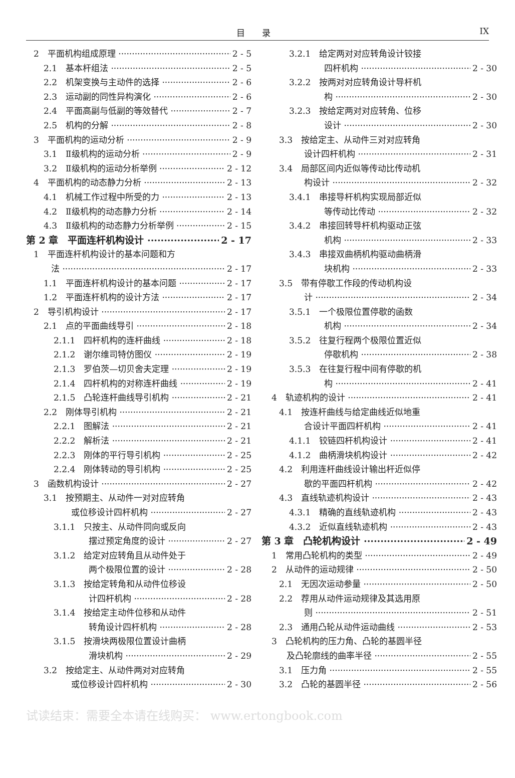目　　录 IX
2　平面机构组成原理 2 - 5
2.1　基本杆组法 2 - 5
2.2　机架变换与主动件的选择 2 - 6
2.3　运动副的同性异构演化 2 - 6
2.4　平面高副与低副的等效替代 2 - 7
2.5　机构的分解 2 - 8
3　平面机构的运动分析 2 - 9
3.1　Ⅱ级机构的运动分析 2 - 9
3.2　Ⅱ级机构的运动分析举例 2 - 12
4　平面机构的动态静力分析 2 - 13
4.1　机械工作过程中所受的力 2 - 13
4.2　Ⅱ级机构的动态静力分析 2 - 14
4.3　Ⅱ级机构的动态静力分析举例 2 - 15
第 2 章　平面连杆机构设计 2 - 17
1　平面连杆机构设计的基本问题和方
法 2 - 17
1.1　平面连杆机构设计的基本问题 2 - 17
1.2　平面连杆机构的设计方法 2 - 17
2　导引机构设计 2 - 17
2.1　点的平面曲线导引 2 - 18
2.1.1　四杆机构的连杆曲线 2 - 18
2.1.2　谢尔维司特仿图仪 2 - 19
2.1.3　罗伯茨—切贝舍夫定理 2 - 19
2.1.4　四杆机构的对称连杆曲线 2 - 19
2.1.5　凸轮连杆曲线导引机构 2 - 21
2.2　刚体导引机构 2 - 21
2.2.1　图解法 2 - 21
2.2.2　解析法 2 - 21
2.2.3　刚体的平行导引机构 2 - 25
2.2.4　刚体转动的导引机构 2 - 25
3　函数机构设计 2 - 27
3.1　按预期主、从动件一对对应转角
或位移设计四杆机构 2 - 27
3.1.1　只按主、从动件同向或反向
摆过预定角度的设计 2 - 27
3.1.2　给定对应转角且从动件处于
两个极限位置的设计 2 - 28
3.1.3　按给定转角和从动件位移设
计四杆机构 2 - 28
3.1.4　按给定主动件位移和从动件
转角设计四杆机构 2 - 28
3.1.5　按滑块两极限位置设计曲柄
滑块机构 2 - 29
3.2　按给定主、从动件两对对应转角
或位移设计四杆机构 2 - 30
3.2.1　给定两对对应转角设计铰接
四杆机构 2 - 30
3.2.2　按两对对应转角设计导杆机
构 2 - 30
3.2.3　按给定两对对应转角、位移
设计 2 - 30
3.3　按给定主、从动件三对对应转角
设计四杆机构 2 - 31
3.4　局部区间内近似等传动比传动机
构设计 2 - 32
3.4.1　串接导杆机构实现局部近似
等传动比传动 2 - 32
3.4.2　串接回转导杆机构驱动正弦
机构 2 - 33
3.4.3　串接双曲柄机构驱动曲柄滑
块机构 2 - 33
3.5　带有停歇工作段的传动机构设
计 2 - 34
3.5.1　一个极限位置停歇的函数
机构 2 - 34
3.5.2　往复行程两个极限位置近似
停歇机构 2 - 38
3.5.3　在往复行程中间有停歇的机
构 2 - 41
4　轨迹机构的设计 2 - 41
4.1　按连杆曲线与给定曲线近似地重
合设计平面四杆机构 2 - 41
4.1.1　铰链四杆机构设计 2 - 41
4.1.2　曲柄滑块机构设计 2 - 42
4.2　利用连杆曲线设计输出杆近似停
歇的平面四杆机构 2 - 42
4.3　直线轨迹机构设计 2 - 43
4.3.1　精确的直线轨迹机构 2 - 43
4.3.2　近似直线轨迹机构 2 - 43
第 3 章　凸轮机构设计 2 - 49
1　常用凸轮机构的类型 2 - 49
2　从动件的运动规律 2 - 50
2.1　无因次运动参量 2 - 50
2.2　荐用从动件运动规律及其选用原
则 2 - 51
2.3　通用凸轮从动件运动曲线 2 - 53
3　凸轮机构的压力角、凸轮的基圆半径
及凸轮廓线的曲率半径 2 - 55
3.1　压力角 2 - 55
3.2　凸轮的基圆半径 2 - 56
试读结束：需要全本请在线购买： www.ertongbook.com